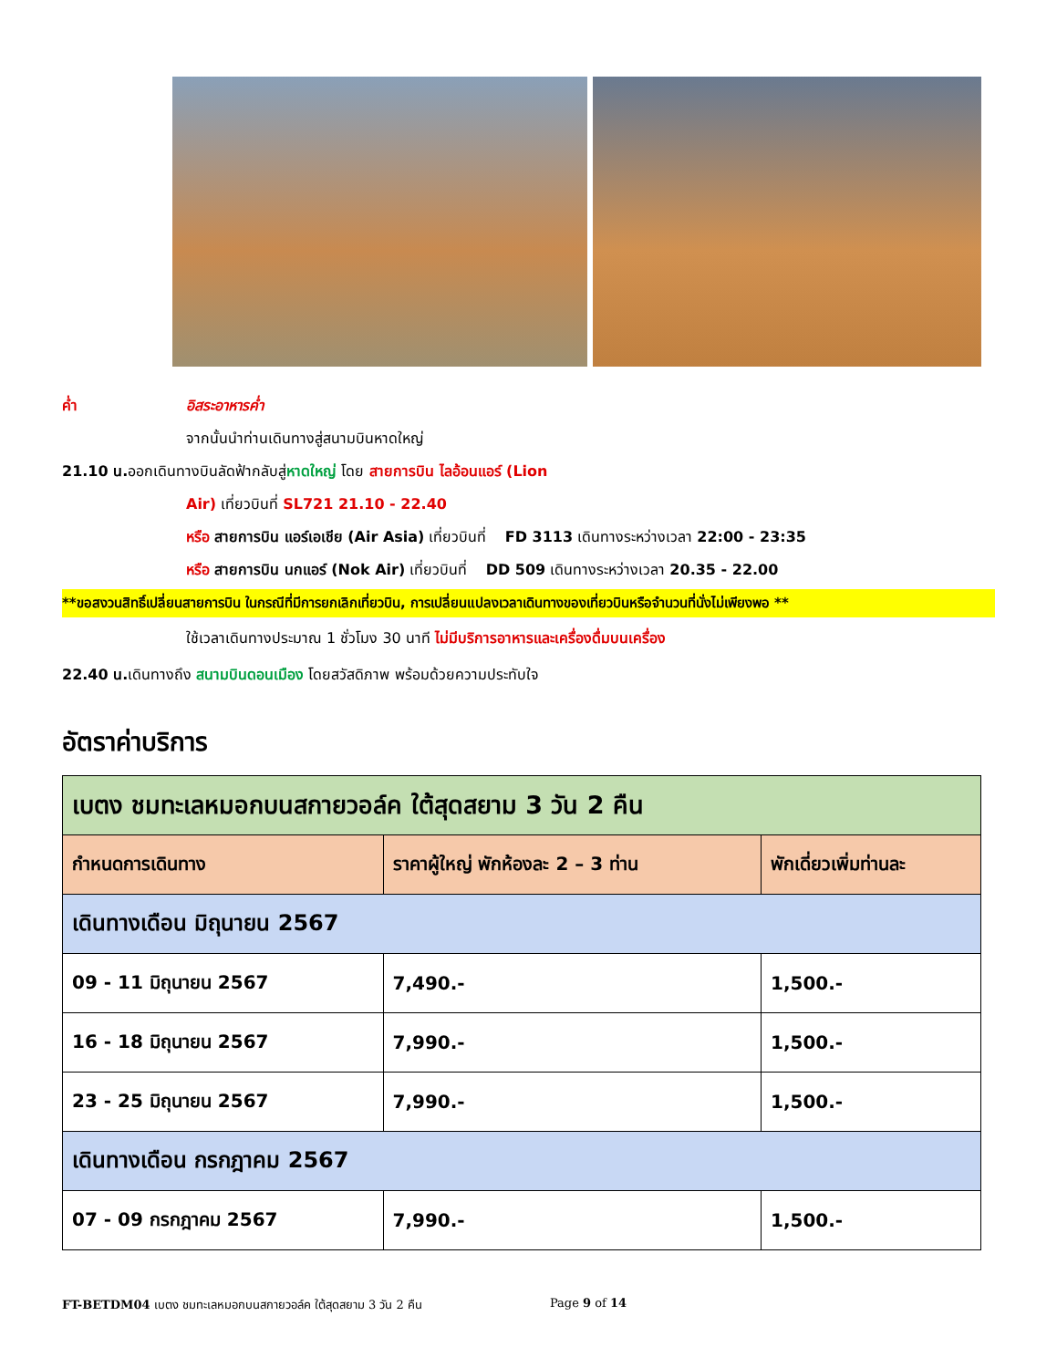ค่ำ อิสระอาหารค่ำ
จากนั้นนำท่านเดินทางสู่สนามบินหาดใหญ่
21.10 น. ออกเดินทางบินลัดฟ้ากลับสู่ หาดใหญ่ โดย สายการบิน ไลอ้อนแอร์ (Lion
Air) เที่ยวบินที่ SL721 21.10 - 22.40
หรือ สายการบิน แอร์เอเชีย (Air Asia) เที่ยวบินที่ FD 3113 เดินทางระหว่างเวลา 22:00 - 23:35
หรือ สายการบิน นกแอร์ (Nok Air) เที่ยวบินที่ DD 509 เดินทางระหว่างเวลา 20.35 - 22.00
**ขอสงวนสิทธิ์เปลี่ยนสายการบิน ในกรณีที่มีการยกเลิกเที่ยวบิน, การเปลี่ยนแปลงเวลาเดินทางของเที่ยวบินหรือจำนวนที่นั่งไม่เพียงพอ **
ใช้เวลาเดินทางประมาณ 1 ชั่วโมง 30 นาที ไม่มีบริการอาหารและเครื่องดื่มบนเครื่อง
22.40 น. เดินทางถึง สนามบินดอนเมือง โดยสวัสดิภาพ พร้อมด้วยความประทับใจ
อัตราค่าบริการ
| เบตง ชมทะเลหมอกบนสกายวอล์ค ใต้สุดสยาม 3 วัน 2 คืน | | |
| กำหนดการเดินทาง | ราคาผู้ใหญ่ พักห้องละ 2 – 3 ท่าน | พักเดี่ยวเพิ่มท่านละ |
| เดินทางเดือน มิถุนายน 2567 | | |
| 09 - 11 มิถุนายน 2567 | 7,490.- | 1,500.- |
| 16 - 18 มิถุนายน 2567 | 7,990.- | 1,500.- |
| 23 - 25 มิถุนายน 2567 | 7,990.- | 1,500.- |
| เดินทางเดือน กรกฎาคม 2567 | | |
| 07 - 09 กรกฎาคม 2567 | 7,990.- | 1,500.- |
FT-BETDM04 เบตง ชมทะเลหมอกบนสกายวอล์ค ใต้สุดสยาม 3 วัน 2 คืน Page 9 of 14